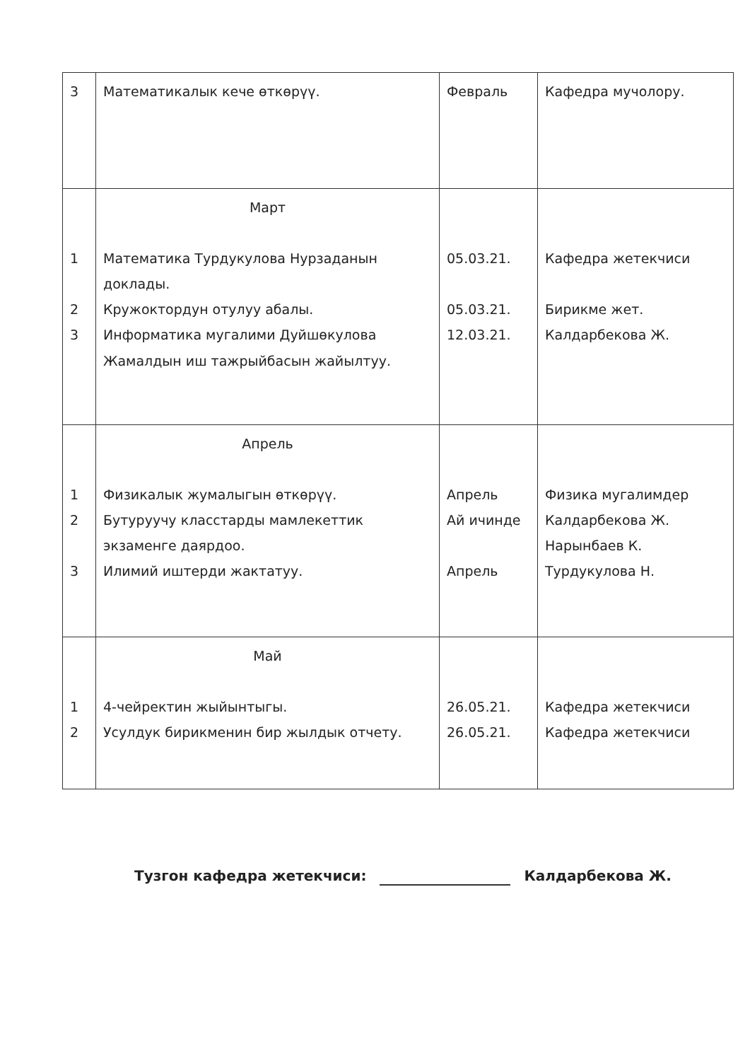| 3 | Математикалык кече өткөрүү. | Февраль | Кафедра мучолору. |
| 1 2 3 | Март Математика Турдукулова Нурзаданын доклады. Кружоктордун отулуу абалы. Информатика мугалими Дуйшөкулова Жамалдын иш тажрыйбасын жайылтуу. | 05.03.21. 05.03.21. 12.03.21. | Кафедра жетекчиси Бирикме жет. Калдарбекова Ж. |
| 1 2 3 | Апрель Физикалык жумалыгын өткөрүү. Бутуруучу класстарды мамлекеттик экзаменге даярдоо. Илимий иштерди жактатуу. | Апрель Ай ичинде Апрель | Физика мугалимдер Калдарбекова Ж. Нарынбаев К. Турдукулова Н. |
| 1 2 | Май 4-чейректин жыйынтыгы. Усулдук бирикменин бир жылдык отчету. | 26.05.21. 26.05.21. | Кафедра жетекчиси Кафедра жетекчиси |
Тузгон кафедра жетекчиси: Калдарбекова Ж.